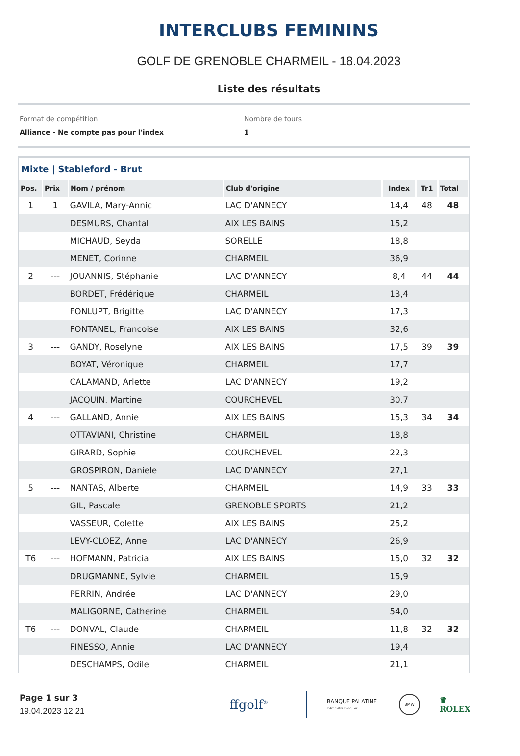INTERCLUBS FEMININS
GOLF DE GRENOBLE CHARMEIL - 18.04.2023
Liste des résultats
Format de compétition
Alliance - Ne compte pas pour l'index
Nombre de tours
1
Mixte | Stableford - Brut
| Pos. | Prix | Nom / prénom | Club d'origine | Index | Tr1 | Total |
| --- | --- | --- | --- | --- | --- | --- |
| 1 | 1 | GAVILA, Mary-Annic | LAC D'ANNECY | 14,4 | 48 | 48 |
| | | DESMURS, Chantal | AIX LES BAINS | 15,2 | | |
| | | MICHAUD, Seyda | SORELLE | 18,8 | | |
| | | MENET, Corinne | CHARMEIL | 36,9 | | |
| 2 | --- | JOUANNIS, Stéphanie | LAC D'ANNECY | 8,4 | 44 | 44 |
| | | BORDET, Frédérique | CHARMEIL | 13,4 | | |
| | | FONLUPT, Brigitte | LAC D'ANNECY | 17,3 | | |
| | | FONTANEL, Francoise | AIX LES BAINS | 32,6 | | |
| 3 | --- | GANDY, Roselyne | AIX LES BAINS | 17,5 | 39 | 39 |
| | | BOYAT, Véronique | CHARMEIL | 17,7 | | |
| | | CALAMAND, Arlette | LAC D'ANNECY | 19,2 | | |
| | | JACQUIN, Martine | COURCHEVEL | 30,7 | | |
| 4 | --- | GALLAND, Annie | AIX LES BAINS | 15,3 | 34 | 34 |
| | | OTTAVIANI, Christine | CHARMEIL | 18,8 | | |
| | | GIRARD, Sophie | COURCHEVEL | 22,3 | | |
| | | GROSPIRON, Daniele | LAC D'ANNECY | 27,1 | | |
| 5 | --- | NANTAS, Alberte | CHARMEIL | 14,9 | 33 | 33 |
| | | GIL, Pascale | GRENOBLE SPORTS | 21,2 | | |
| | | VASSEUR, Colette | AIX LES BAINS | 25,2 | | |
| | | LEVY-CLOEZ, Anne | LAC D'ANNECY | 26,9 | | |
| T6 | --- | HOFMANN, Patricia | AIX LES BAINS | 15,0 | 32 | 32 |
| | | DRUGMANNE, Sylvie | CHARMEIL | 15,9 | | |
| | | PERRIN, Andrée | LAC D'ANNECY | 29,0 | | |
| | | MALIGORNE, Catherine | CHARMEIL | 54,0 | | |
| T6 | --- | DONVAL, Claude | CHARMEIL | 11,8 | 32 | 32 |
| | | FINESSO, Annie | LAC D'ANNECY | 19,4 | | |
| | | DESCHAMPS, Odile | CHARMEIL | 21,1 | | |
Page 1 sur 3
19.04.2023 12:21
ffgolf<sup>®</sup>
BANQUE PALATINE
L'Art d'être Banquier
BMW
♛
ROLEX